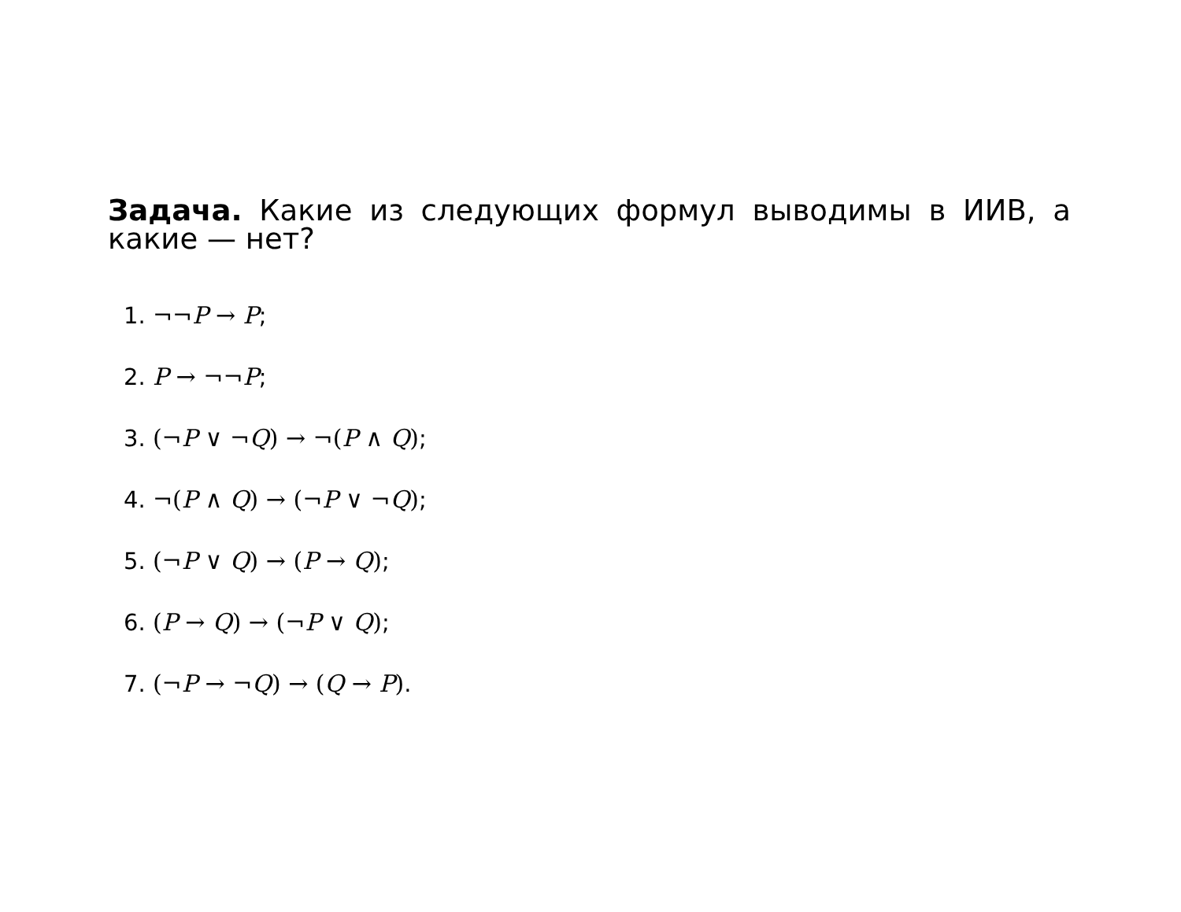Задача. Какие из следующих формул выводимы в ИИВ, а какие — нет?
1. ¬¬P → P;
2. P → ¬¬P;
3. (¬P ∨ ¬Q) → ¬(P ∧ Q);
4. ¬(P ∧ Q) → (¬P ∨ ¬Q);
5. (¬P ∨ Q) → (P → Q);
6. (P → Q) → (¬P ∨ Q);
7. (¬P → ¬Q) → (Q → P).